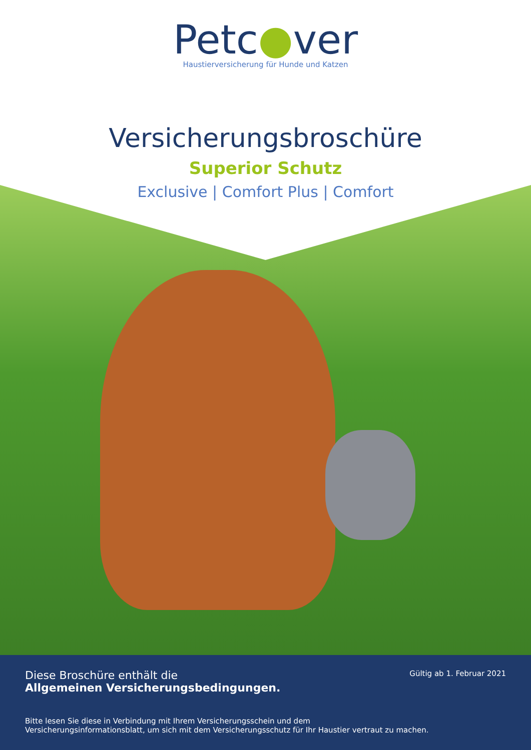Petc●ver
Haustierversicherung für Hunde und Katzen
Versicherungsbroschüre
Superior Schutz
Exclusive | Comfort Plus | Comfort
Diese Broschüre enthält die
Allgemeinen Versicherungsbedingungen.
Gültig ab 1. Februar 2021
Bitte lesen Sie diese in Verbindung mit Ihrem Versicherungsschein und dem
Versicherungsinformationsblatt, um sich mit dem Versicherungsschutz für Ihr Haustier vertraut zu machen.